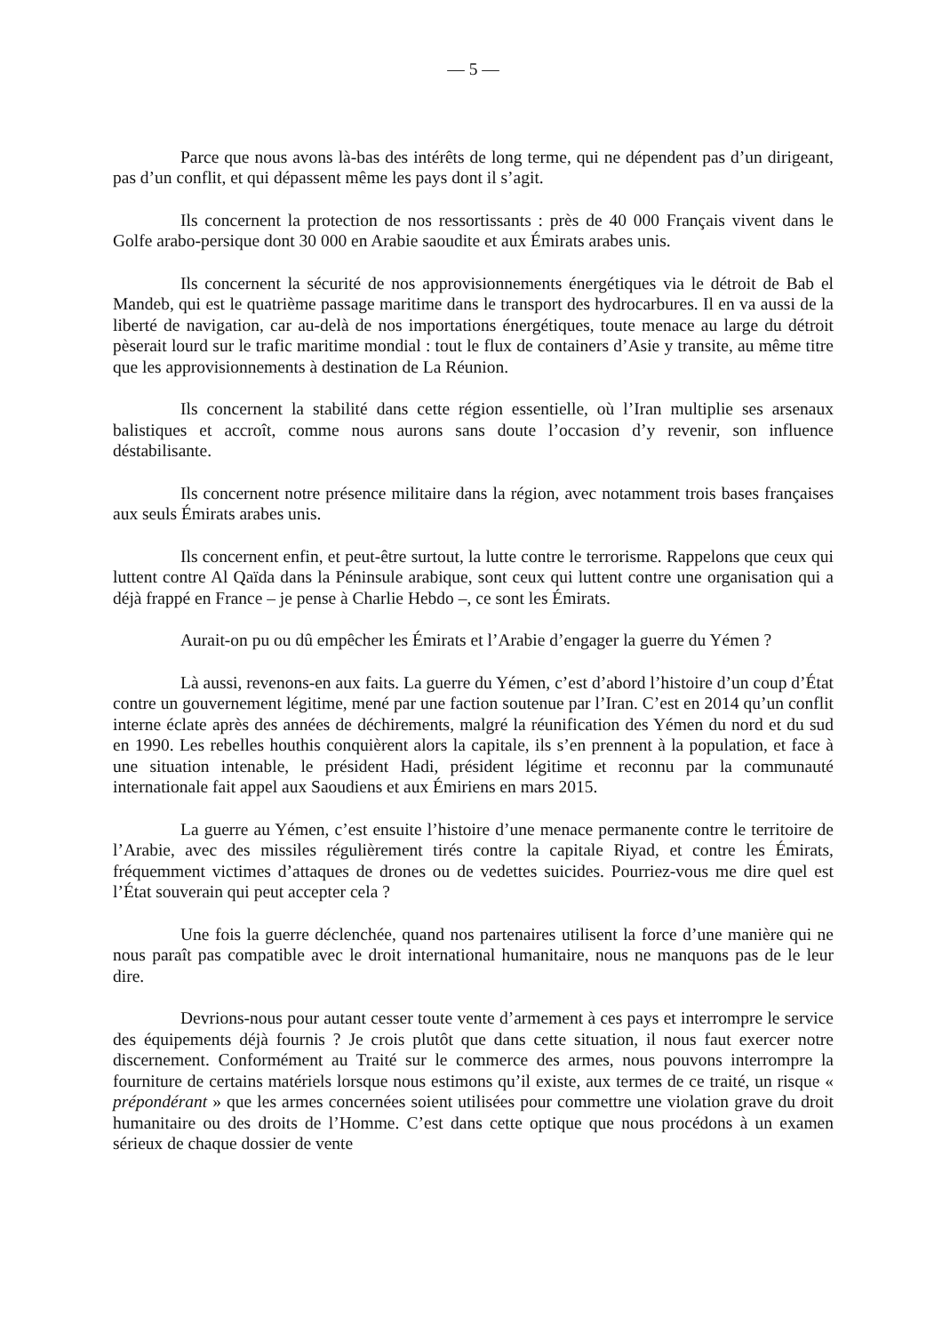— 5 —
Parce que nous avons là-bas des intérêts de long terme, qui ne dépendent pas d’un dirigeant, pas d’un conflit, et qui dépassent même les pays dont il s’agit.
Ils concernent la protection de nos ressortissants : près de 40 000 Français vivent dans le Golfe arabo-persique dont 30 000 en Arabie saoudite et aux Émirats arabes unis.
Ils concernent la sécurité de nos approvisionnements énergétiques via le détroit de Bab el Mandeb, qui est le quatrième passage maritime dans le transport des hydrocarbures. Il en va aussi de la liberté de navigation, car au-delà de nos importations énergétiques, toute menace au large du détroit pèserait lourd sur le trafic maritime mondial : tout le flux de containers d’Asie y transite, au même titre que les approvisionnements à destination de La Réunion.
Ils concernent la stabilité dans cette région essentielle, où l’Iran multiplie ses arsenaux balistiques et accroît, comme nous aurons sans doute l’occasion d’y revenir, son influence déstabilisante.
Ils concernent notre présence militaire dans la région, avec notamment trois bases françaises aux seuls Émirats arabes unis.
Ils concernent enfin, et peut-être surtout, la lutte contre le terrorisme. Rappelons que ceux qui luttent contre Al Qaïda dans la Péninsule arabique, sont ceux qui luttent contre une organisation qui a déjà frappé en France – je pense à Charlie Hebdo –, ce sont les Émirats.
Aurait-on pu ou dû empêcher les Émirats et l’Arabie d’engager la guerre du Yémen ?
Là aussi, revenons-en aux faits. La guerre du Yémen, c’est d’abord l’histoire d’un coup d’État contre un gouvernement légitime, mené par une faction soutenue par l’Iran. C’est en 2014 qu’un conflit interne éclate après des années de déchirements, malgré la réunification des Yémen du nord et du sud en 1990. Les rebelles houthis conquièrent alors la capitale, ils s’en prennent à la population, et face à une situation intenable, le président Hadi, président légitime et reconnu par la communauté internationale fait appel aux Saoudiens et aux Émiriens en mars 2015.
La guerre au Yémen, c’est ensuite l’histoire d’une menace permanente contre le territoire de l’Arabie, avec des missiles régulièrement tirés contre la capitale Riyad, et contre les Émirats, fréquemment victimes d’attaques de drones ou de vedettes suicides. Pourriez-vous me dire quel est l’État souverain qui peut accepter cela ?
Une fois la guerre déclenchée, quand nos partenaires utilisent la force d’une manière qui ne nous paraît pas compatible avec le droit international humanitaire, nous ne manquons pas de le leur dire.
Devrions-nous pour autant cesser toute vente d’armement à ces pays et interrompre le service des équipements déjà fournis ? Je crois plutôt que dans cette situation, il nous faut exercer notre discernement. Conformément au Traité sur le commerce des armes, nous pouvons interrompre la fourniture de certains matériels lorsque nous estimons qu’il existe, aux termes de ce traité, un risque « prépondérant » que les armes concernées soient utilisées pour commettre une violation grave du droit humanitaire ou des droits de l’Homme. C’est dans cette optique que nous procédons à un examen sérieux de chaque dossier de vente